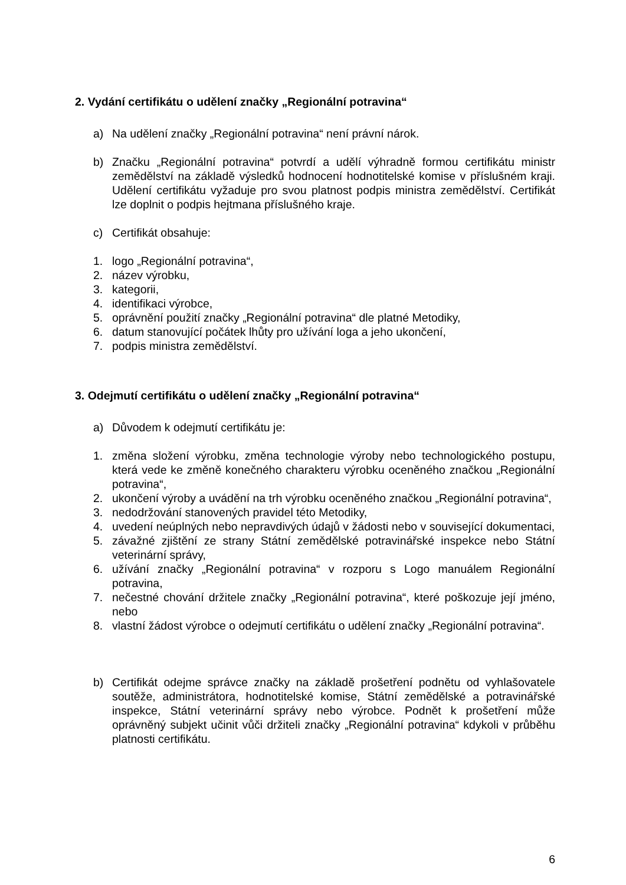2. Vydání certifikátu o udělení značky „Regionální potravina“
a) Na udělení značky „Regionální potravina“ není právní nárok.
b) Značku „Regionální potravina“ potvrdí a udělí výhradně formou certifikátu ministr zemědělství na základě výsledků hodnocení hodnotitelské komise v příslušném kraji. Udělení certifikátu vyžaduje pro svou platnost podpis ministra zemědělství. Certifikát lze doplnit o podpis hejtmana příslušného kraje.
c) Certifikát obsahuje:
1. logo „Regionální potravina“,
2. název výrobku,
3. kategorii,
4. identifikaci výrobce,
5. oprávnění použití značky „Regionální potravina“ dle platné Metodiky,
6. datum stanovující počátek lhůty pro užívání loga a jeho ukončení,
7. podpis ministra zemědělství.
3. Odejmutí certifikátu o udělení značky „Regionální potravina“
a) Důvodem k odejmutí certifikátu je:
1. změna složení výrobku, změna technologie výroby nebo technologického postupu, která vede ke změně konečného charakteru výrobku oceněného značkou „Regionální potravina“,
2. ukončení výroby a uvádění na trh výrobku oceněného značkou „Regionální potravina“,
3. nedodržování stanovených pravidel této Metodiky,
4. uvedení neúplných nebo nepravdivých údajů v žádosti nebo v související dokumentaci,
5. závažné zjištění ze strany Státní zemědělské potravinářské inspekce nebo Státní veterinární správy,
6. užívání značky „Regionální potravina“ v rozporu s Logo manuálem Regionální potravina,
7. nečestné chování držitele značky „Regionální potravina“, které poškozuje její jméno, nebo
8. vlastní žádost výrobce o odejmutí certifikátu o udělení značky „Regionální potravina“.
b) Certifikát odejme správce značky na základě prošetření podnětu od vyhlašovatele soutěže, administrátora, hodnotitelské komise, Státní zemědělské a potravinářské inspekce, Státní veterinární správy nebo výrobce. Podnět k prošetření může oprávněný subjekt učinit vůči držiteli značky „Regionální potravina“ kdykoli v průběhu platnosti certifikátu.
6